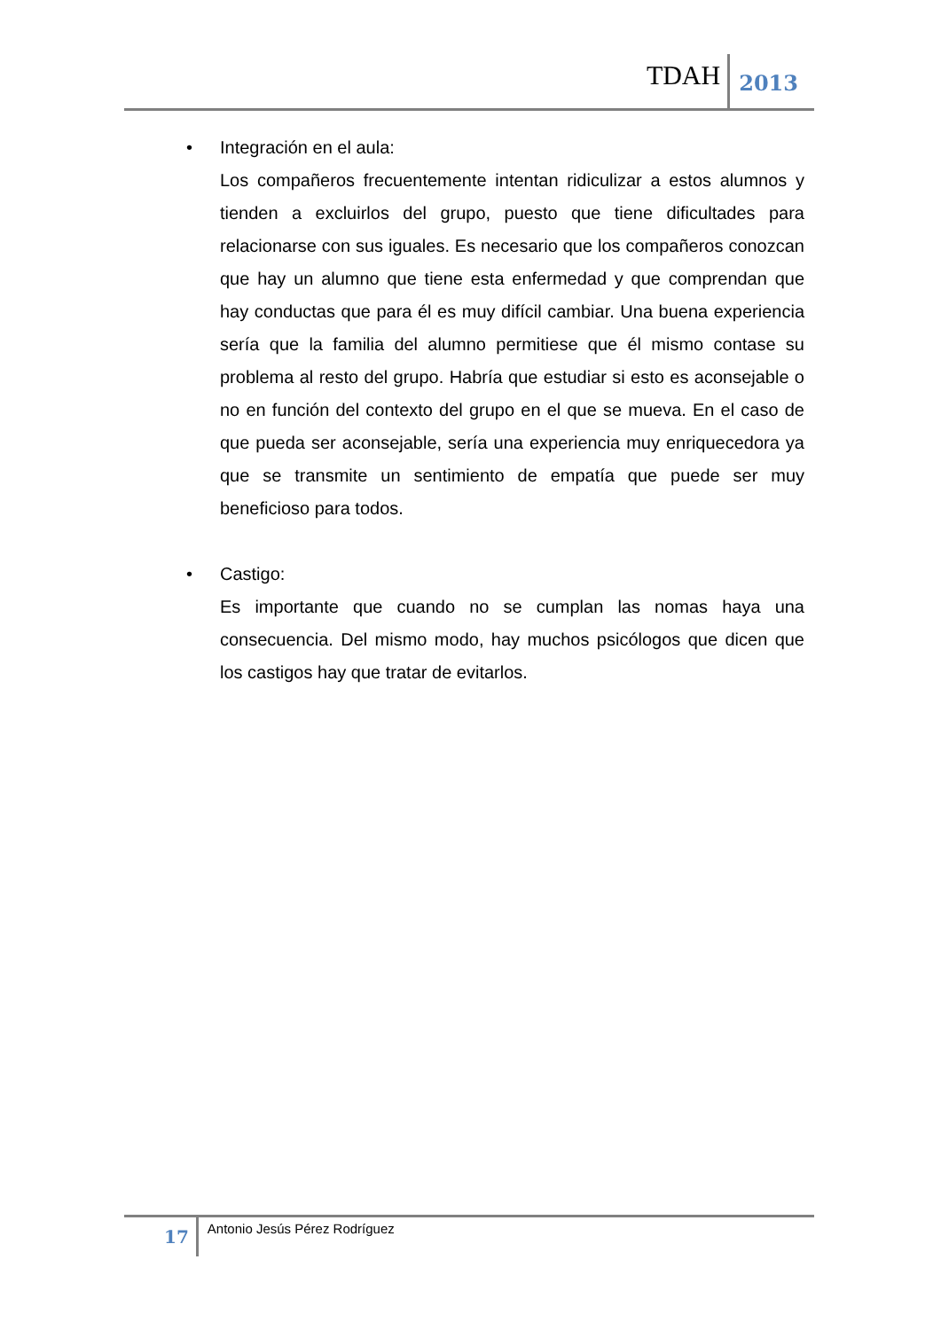TDAH 2013
• Integración en el aula:
Los compañeros frecuentemente intentan ridiculizar a estos alumnos y tienden a excluirlos del grupo, puesto que tiene dificultades para relacionarse con sus iguales. Es necesario que los compañeros conozcan que hay un alumno que tiene esta enfermedad y que comprendan que hay conductas que para él es muy difícil cambiar. Una buena experiencia sería que la familia del alumno permitiese que él mismo contase su problema al resto del grupo. Habría que estudiar si esto es aconsejable o no en función del contexto del grupo en el que se mueva. En el caso de que pueda ser aconsejable, sería una experiencia muy enriquecedora ya que se transmite un sentimiento de empatía que puede ser muy beneficioso para todos.
• Castigo:
Es importante que cuando no se cumplan las nomas haya una consecuencia. Del mismo modo, hay muchos psicólogos que dicen que los castigos hay que tratar de evitarlos.
17 Antonio Jesús Pérez Rodríguez